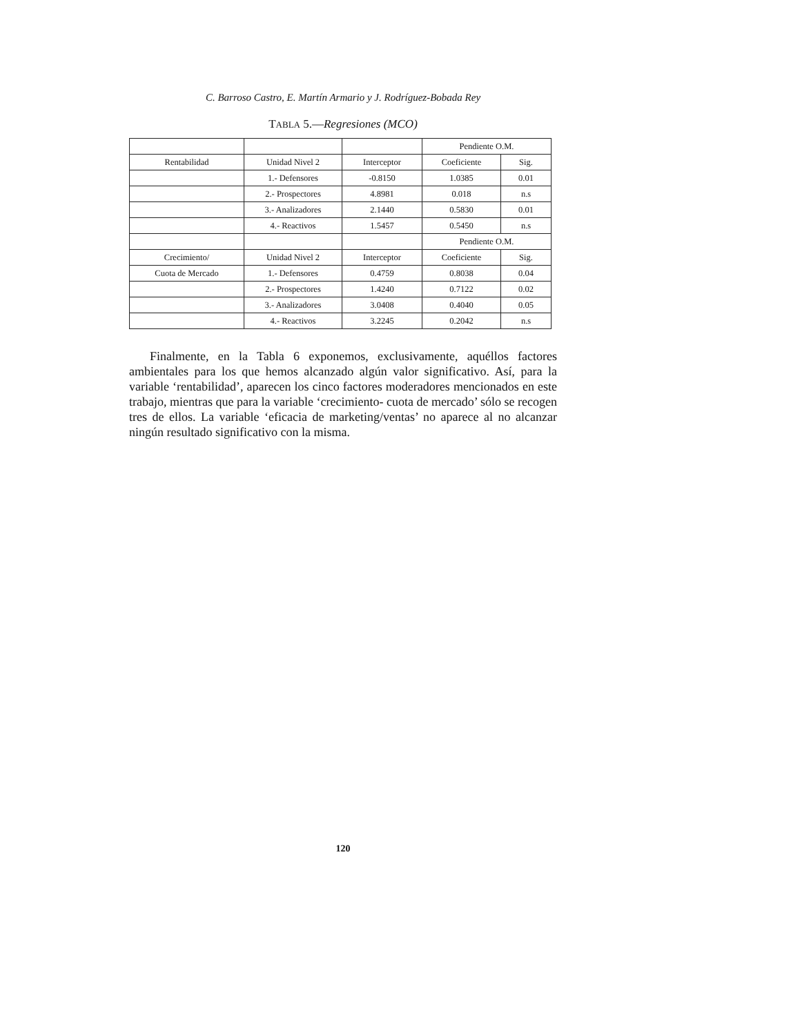C. Barroso Castro, E. Martín Armario y J. Rodríguez-Bobada Rey
TABLA 5.—Regresiones (MCO)
| | | | Pendiente O.M. | |
| Rentabilidad | Unidad Nivel 2 | Interceptor | Coeficiente | Sig. |
| | 1.- Defensores | -0.8150 | 1.0385 | 0.01 |
| | 2.- Prospectores | 4.8981 | 0.018 | n.s |
| | 3.- Analizadores | 2.1440 | 0.5830 | 0.01 |
| | 4.- Reactivos | 1.5457 | 0.5450 | n.s |
| | | | Pendiente O.M. | |
| Crecimiento/ | Unidad Nivel 2 | Interceptor | Coeficiente | Sig. |
| Cuota de Mercado | 1.- Defensores | 0.4759 | 0.8038 | 0.04 |
| | 2.- Prospectores | 1.4240 | 0.7122 | 0.02 |
| | 3.- Analizadores | 3.0408 | 0.4040 | 0.05 |
| | 4.- Reactivos | 3.2245 | 0.2042 | n.s |
Finalmente, en la Tabla 6 exponemos, exclusivamente, aquéllos factores ambientales para los que hemos alcanzado algún valor significativo. Así, para la variable ‘rentabilidad’, aparecen los cinco factores moderadores mencionados en este trabajo, mientras que para la variable ‘crecimiento- cuota de mercado’ sólo se recogen tres de ellos. La variable ‘eficacia de marketing/ventas’ no aparece al no alcanzar ningún resultado significativo con la misma.
120